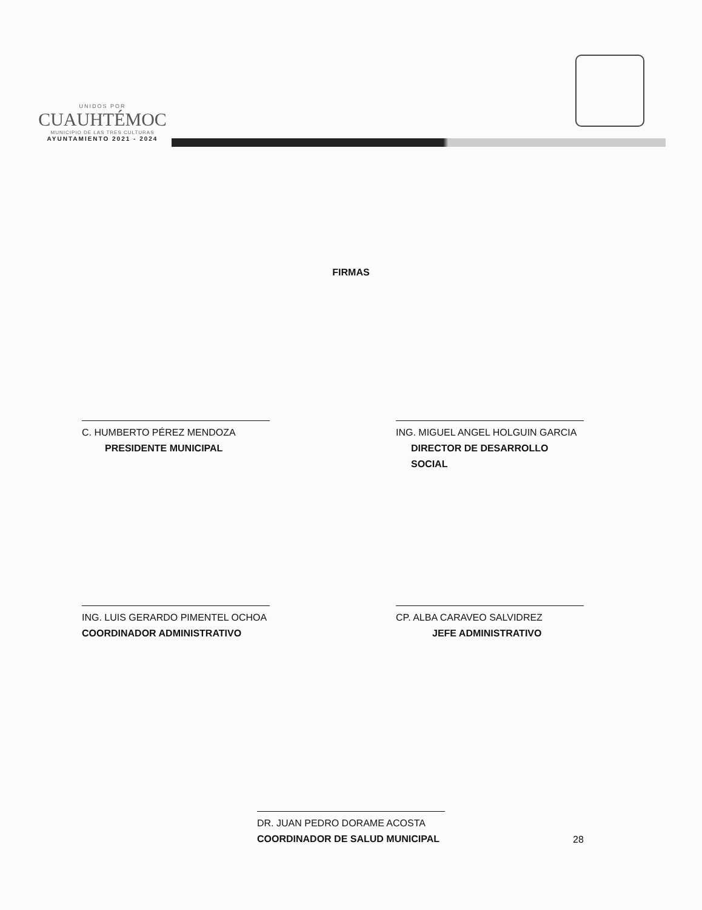UNIDOS POR
CUAUHTÉMOC
MUNICIPIO DE LAS TRES CULTURAS
AYUNTAMIENTO 2021 - 2024
FIRMAS
C. HUMBERTO PÉREZ MENDOZA
PRESIDENTE MUNICIPAL
ING. MIGUEL ANGEL HOLGUIN GARCIA
DIRECTOR DE DESARROLLO SOCIAL
ING. LUIS GERARDO PIMENTEL OCHOA
COORDINADOR ADMINISTRATIVO
CP. ALBA CARAVEO SALVIDREZ
JEFE ADMINISTRATIVO
DR. JUAN PEDRO DORAME ACOSTA
COORDINADOR DE SALUD MUNICIPAL
28